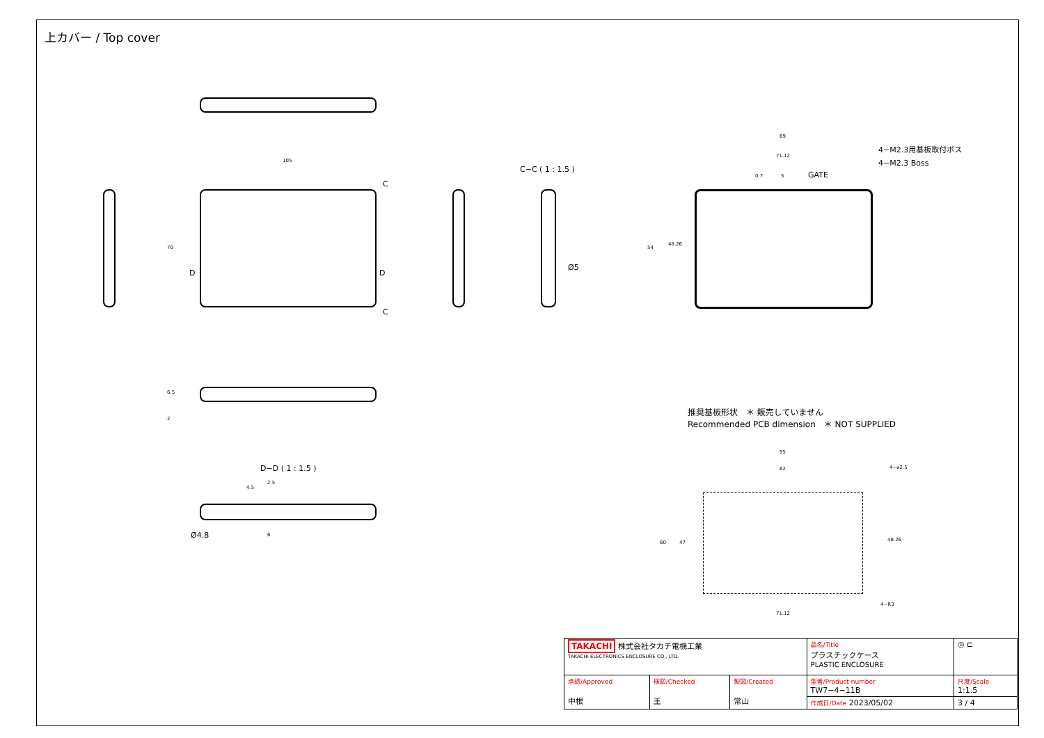上カバー / Top cover
105
70
C
C
D D
C−C ( 1 : 1.5 )
Ø5
89
71.12
5
0.7 GATE
4−M2.3用基板取付ボス
4−M2.3 Boss
54
48.26
6.5
2
D−D ( 1 : 1.5 )
4.5
2.5
6
Ø4.8
推奨基板形状　＊ 販売していません
Recommended PCB dimension　＊ NOT SUPPLIED
95
82 4−⌀2.5
60 47 48.26
4−R3
71.12
| TAKACHI 株式会社タカチ電機工業 TAKACHI ELECTRONICS ENCLOSURE CO., LTD. | | | 品名/Title プラスチックケース PLASTIC ENCLOSURE | ◎ ⊏ |
| 承認/Approved 中根 | 検図/Checked 王 | 製図/Created 常山 | 型番/Product number TW7−4−11B | 尺度/Scale 1:1.5 |
| | | | 作成日/Date 2023/05/02 | 3 / 4 |